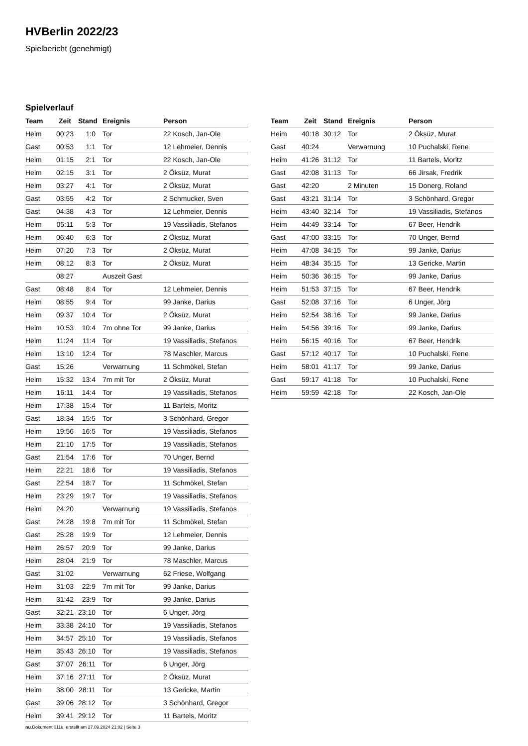HVBerlin 2022/23
Spielbericht (genehmigt)
Spielverlauf
| Team | Zeit | Stand | Ereignis | Person |
| --- | --- | --- | --- | --- |
| Heim | 00:23 | 1:0 | Tor | 22 Kosch, Jan-Ole |
| Gast | 00:53 | 1:1 | Tor | 12 Lehmeier, Dennis |
| Heim | 01:15 | 2:1 | Tor | 22 Kosch, Jan-Ole |
| Heim | 02:15 | 3:1 | Tor | 2 Öksüz, Murat |
| Heim | 03:27 | 4:1 | Tor | 2 Öksüz, Murat |
| Gast | 03:55 | 4:2 | Tor | 2 Schmucker, Sven |
| Gast | 04:38 | 4:3 | Tor | 12 Lehmeier, Dennis |
| Heim | 05:11 | 5:3 | Tor | 19 Vassiliadis, Stefanos |
| Heim | 06:40 | 6:3 | Tor | 2 Öksüz, Murat |
| Heim | 07:20 | 7:3 | Tor | 2 Öksüz, Murat |
| Heim | 08:12 | 8:3 | Tor | 2 Öksüz, Murat |
| | 08:27 | | Auszeit Gast | |
| Gast | 08:48 | 8:4 | Tor | 12 Lehmeier, Dennis |
| Heim | 08:55 | 9:4 | Tor | 99 Janke, Darius |
| Heim | 09:37 | 10:4 | Tor | 2 Öksüz, Murat |
| Heim | 10:53 | 10:4 | 7m ohne Tor | 99 Janke, Darius |
| Heim | 11:24 | 11:4 | Tor | 19 Vassiliadis, Stefanos |
| Heim | 13:10 | 12:4 | Tor | 78 Maschler, Marcus |
| Gast | 15:26 | | Verwarnung | 11 Schmökel, Stefan |
| Heim | 15:32 | 13:4 | 7m mit Tor | 2 Öksüz, Murat |
| Heim | 16:11 | 14:4 | Tor | 19 Vassiliadis, Stefanos |
| Heim | 17:38 | 15:4 | Tor | 11 Bartels, Moritz |
| Gast | 18:34 | 15:5 | Tor | 3 Schönhard, Gregor |
| Heim | 19:56 | 16:5 | Tor | 19 Vassiliadis, Stefanos |
| Heim | 21:10 | 17:5 | Tor | 19 Vassiliadis, Stefanos |
| Gast | 21:54 | 17:6 | Tor | 70 Unger, Bernd |
| Heim | 22:21 | 18:6 | Tor | 19 Vassiliadis, Stefanos |
| Gast | 22:54 | 18:7 | Tor | 11 Schmökel, Stefan |
| Heim | 23:29 | 19:7 | Tor | 19 Vassiliadis, Stefanos |
| Heim | 24:20 | | Verwarnung | 19 Vassiliadis, Stefanos |
| Gast | 24:28 | 19:8 | 7m mit Tor | 11 Schmökel, Stefan |
| Gast | 25:28 | 19:9 | Tor | 12 Lehmeier, Dennis |
| Heim | 26:57 | 20:9 | Tor | 99 Janke, Darius |
| Heim | 28:04 | 21:9 | Tor | 78 Maschler, Marcus |
| Gast | 31:02 | | Verwarnung | 62 Friese, Wolfgang |
| Heim | 31:03 | 22:9 | 7m mit Tor | 99 Janke, Darius |
| Heim | 31:42 | 23:9 | Tor | 99 Janke, Darius |
| Gast | 32:21 | 23:10 | Tor | 6 Unger, Jörg |
| Heim | 33:38 | 24:10 | Tor | 19 Vassiliadis, Stefanos |
| Heim | 34:57 | 25:10 | Tor | 19 Vassiliadis, Stefanos |
| Heim | 35:43 | 26:10 | Tor | 19 Vassiliadis, Stefanos |
| Gast | 37:07 | 26:11 | Tor | 6 Unger, Jörg |
| Heim | 37:16 | 27:11 | Tor | 2 Öksüz, Murat |
| Heim | 38:00 | 28:11 | Tor | 13 Gericke, Martin |
| Gast | 39:06 | 28:12 | Tor | 3 Schönhard, Gregor |
| Heim | 39:41 | 29:12 | Tor | 11 Bartels, Moritz |
| Team | Zeit | Stand | Ereignis | Person |
| --- | --- | --- | --- | --- |
| Heim | 40:18 | 30:12 | Tor | 2 Öksüz, Murat |
| Gast | 40:24 | | Verwarnung | 10 Puchalski, Rene |
| Heim | 41:26 | 31:12 | Tor | 11 Bartels, Moritz |
| Gast | 42:08 | 31:13 | Tor | 66 Jirsak, Fredrik |
| Gast | 42:20 | | 2 Minuten | 15 Donerg, Roland |
| Gast | 43:21 | 31:14 | Tor | 3 Schönhard, Gregor |
| Heim | 43:40 | 32:14 | Tor | 19 Vassiliadis, Stefanos |
| Heim | 44:49 | 33:14 | Tor | 67 Beer, Hendrik |
| Gast | 47:00 | 33:15 | Tor | 70 Unger, Bernd |
| Heim | 47:08 | 34:15 | Tor | 99 Janke, Darius |
| Heim | 48:34 | 35:15 | Tor | 13 Gericke, Martin |
| Heim | 50:36 | 36:15 | Tor | 99 Janke, Darius |
| Heim | 51:53 | 37:15 | Tor | 67 Beer, Hendrik |
| Gast | 52:08 | 37:16 | Tor | 6 Unger, Jörg |
| Heim | 52:54 | 38:16 | Tor | 99 Janke, Darius |
| Heim | 54:56 | 39:16 | Tor | 99 Janke, Darius |
| Heim | 56:15 | 40:16 | Tor | 67 Beer, Hendrik |
| Gast | 57:12 | 40:17 | Tor | 10 Puchalski, Rene |
| Heim | 58:01 | 41:17 | Tor | 99 Janke, Darius |
| Gast | 59:17 | 41:18 | Tor | 10 Puchalski, Rene |
| Heim | 59:59 | 42:18 | Tor | 22 Kosch, Jan-Ole |
nu.Dokument 011e, erstellt am 27.09.2024 21:02 | Seite 3